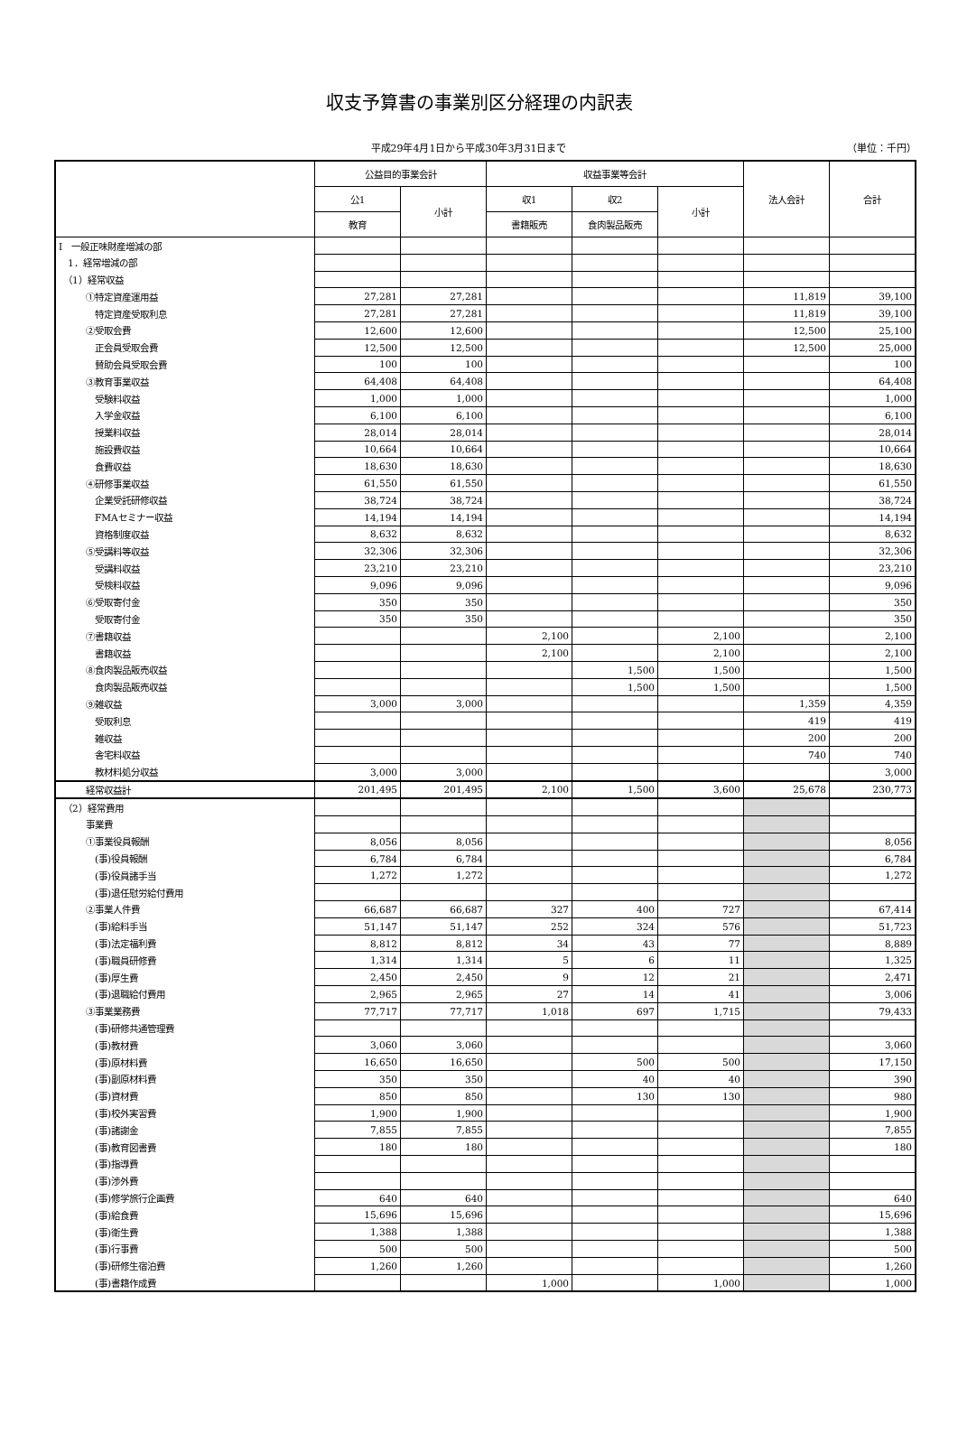収支予算書の事業別区分経理の内訳表
平成29年4月1日から平成30年3月31日まで （単位：千円）
| | 公益目的事業会計 | | 収益事業等会計 | | | 法人会計 | 合計 |
| --- | --- | --- | --- | --- | --- | --- | --- |
| | 公1 | 小計 | 収1 | 収2 | 小計 | | |
| | 教育 | | 書籍販売 | 食肉製品販売 | | | |
| Ⅰ 一般正味財産増減の部 | | | | | | | |
| 1．経常増減の部 | | | | | | | |
| （1）経常収益 | | | | | | | |
| ①特定資産運用益 | 27,281 | 27,281 | | | | 11,819 | 39,100 |
| 特定資産受取利息 | 27,281 | 27,281 | | | | 11,819 | 39,100 |
| ②受取会費 | 12,600 | 12,600 | | | | 12,500 | 25,100 |
| 正会員受取会費 | 12,500 | 12,500 | | | | 12,500 | 25,000 |
| 賛助会員受取会費 | 100 | 100 | | | | | 100 |
| ③教育事業収益 | 64,408 | 64,408 | | | | | 64,408 |
| 受験料収益 | 1,000 | 1,000 | | | | | 1,000 |
| 入学金収益 | 6,100 | 6,100 | | | | | 6,100 |
| 授業料収益 | 28,014 | 28,014 | | | | | 28,014 |
| 施設費収益 | 10,664 | 10,664 | | | | | 10,664 |
| 食費収益 | 18,630 | 18,630 | | | | | 18,630 |
| ④研修事業収益 | 61,550 | 61,550 | | | | | 61,550 |
| 企業受託研修収益 | 38,724 | 38,724 | | | | | 38,724 |
| FMAセミナー収益 | 14,194 | 14,194 | | | | | 14,194 |
| 資格制度収益 | 8,632 | 8,632 | | | | | 8,632 |
| ⑤受講料等収益 | 32,306 | 32,306 | | | | | 32,306 |
| 受講料収益 | 23,210 | 23,210 | | | | | 23,210 |
| 受検料収益 | 9,096 | 9,096 | | | | | 9,096 |
| ⑥受取寄付金 | 350 | 350 | | | | | 350 |
| 受取寄付金 | 350 | 350 | | | | | 350 |
| ⑦書籍収益 | | | 2,100 | | 2,100 | | 2,100 |
| 書籍収益 | | | 2,100 | | 2,100 | | 2,100 |
| ⑧食肉製品販売収益 | | | | 1,500 | 1,500 | | 1,500 |
| 食肉製品販売収益 | | | | 1,500 | 1,500 | | 1,500 |
| ⑨雑収益 | 3,000 | 3,000 | | | | 1,359 | 4,359 |
| 受取利息 | | | | | | 419 | 419 |
| 雑収益 | | | | | | 200 | 200 |
| 舎宅料収益 | | | | | | 740 | 740 |
| 教材料処分収益 | 3,000 | 3,000 | | | | | 3,000 |
| 経常収益計 | 201,495 | 201,495 | 2,100 | 1,500 | 3,600 | 25,678 | 230,773 |
| （2）経常費用 | | | | | | | |
| 事業費 | | | | | | | |
| ①事業役員報酬 | 8,056 | 8,056 | | | | | 8,056 |
| (事)役員報酬 | 6,784 | 6,784 | | | | | 6,784 |
| (事)役員諸手当 | 1,272 | 1,272 | | | | | 1,272 |
| (事)退任慰労給付費用 | | | | | | | |
| ②事業人件費 | 66,687 | 66,687 | 327 | 400 | 727 | | 67,414 |
| (事)給料手当 | 51,147 | 51,147 | 252 | 324 | 576 | | 51,723 |
| (事)法定福利費 | 8,812 | 8,812 | 34 | 43 | 77 | | 8,889 |
| (事)職員研修費 | 1,314 | 1,314 | 5 | 6 | 11 | | 1,325 |
| (事)厚生費 | 2,450 | 2,450 | 9 | 12 | 21 | | 2,471 |
| (事)退職給付費用 | 2,965 | 2,965 | 27 | 14 | 41 | | 3,006 |
| ③事業業務費 | 77,717 | 77,717 | 1,018 | 697 | 1,715 | | 79,433 |
| (事)研修共通管理費 | | | | | | | |
| (事)教材費 | 3,060 | 3,060 | | | | | 3,060 |
| (事)原材料費 | 16,650 | 16,650 | | 500 | 500 | | 17,150 |
| (事)副原材料費 | 350 | 350 | | 40 | 40 | | 390 |
| (事)資材費 | 850 | 850 | | 130 | 130 | | 980 |
| (事)校外実習費 | 1,900 | 1,900 | | | | | 1,900 |
| (事)諸謝金 | 7,855 | 7,855 | | | | | 7,855 |
| (事)教育図書費 | 180 | 180 | | | | | 180 |
| (事)指導費 | | | | | | | |
| (事)渉外費 | | | | | | | |
| (事)修学旅行企画費 | 640 | 640 | | | | | 640 |
| (事)給食費 | 15,696 | 15,696 | | | | | 15,696 |
| (事)衛生費 | 1,388 | 1,388 | | | | | 1,388 |
| (事)行事費 | 500 | 500 | | | | | 500 |
| (事)研修生宿泊費 | 1,260 | 1,260 | | | | | 1,260 |
| (事)書籍作成費 | | | 1,000 | | 1,000 | | 1,000 |